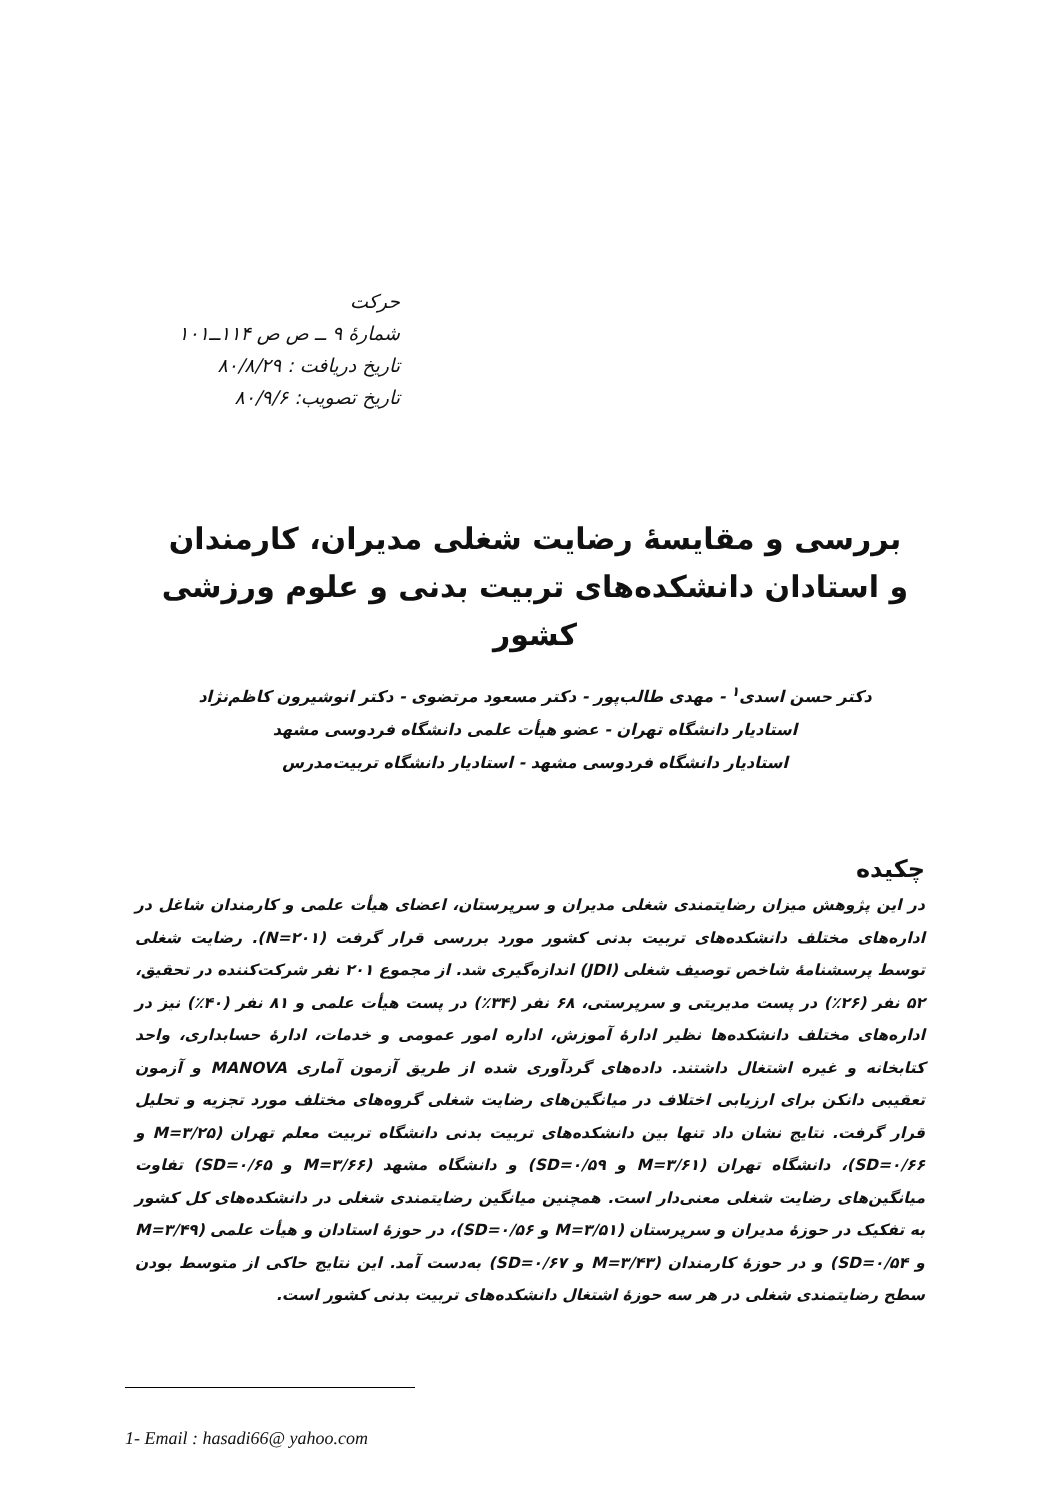حرکت
شمارهٔ ۹ ــ ص ص ۱۱۴ــ۱۰۱
تاریخ دریافت : ۸۰/۸/۲۹
تاریخ تصویب: ۸۰/۹/۶
بررسی و مقایسهٔ رضایت شغلی مدیران، کارمندان
و استادان دانشکده‌های تربیت بدنی و علوم ورزشی کشور
دکتر حسن اسدی<sup>۱</sup> - مهدی طالب‌پور - دکتر مسعود مرتضوی - دکتر انوشیرون کاظم‌نژاد
استادیار دانشگاه تهران - عضو هیأت علمی دانشگاه فردوسی مشهد
استادیار دانشگاه فردوسی مشهد - استادیار دانشگاه تربیت‌مدرس
چکیده
در این پژوهش میزان رضایتمندی شغلی مدیران و سرپرستان، اعضای هیأت علمی و کارمندان شاغل در اداره‌های مختلف دانشکده‌های تربیت بدنی کشور مورد بررسی قرار گرفت (N=۲۰۱). رضایت شغلی توسط پرسشنامهٔ شاخص توصیف شغلی (JDI) اندازه‌گیری شد. از مجموع ۲۰۱ نفر شرکت‌کننده در تحقیق، ۵۲ نفر (۲۶٪) در پست مدیریتی و سرپرستی، ۶۸ نفر (۳۴٪) در پست هیأت علمی و ۸۱ نفر (۴۰٪) نیز در اداره‌های مختلف دانشکده‌ها نظیر ادارهٔ آموزش، اداره امور عمومی و خدمات، ادارهٔ حسابداری، واحد کتابخانه و غیره اشتغال داشتند. داده‌های گردآوری شده از طریق آزمون آماری MANOVA و آزمون تعقیبی دانکن برای ارزیابی اختلاف در میانگین‌های رضایت شغلی گروه‌های مختلف مورد تجزیه و تحلیل قرار گرفت. نتایج نشان داد تنها بین دانشکده‌های تربیت بدنی دانشگاه تربیت معلم تهران (M=۳/۲۵ و SD=۰/۶۶)، دانشگاه تهران (M=۳/۶۱ و SD=۰/۵۹) و دانشگاه مشهد (M=۳/۶۶ و SD=۰/۶۵) تفاوت میانگین‌های رضایت شغلی معنی‌دار است. همچنین میانگین رضایتمندی شغلی در دانشکده‌های کل کشور به تفکیک در حوزهٔ مدیران و سرپرستان (M=۳/۵۱ و SD=۰/۵۶)، در حوزهٔ استادان و هیأت علمی (M=۳/۴۹ و SD=۰/۵۴) و در حوزهٔ کارمندان (M=۳/۴۳ و SD=۰/۶۷) به‌دست آمد. این نتایج حاکی از متوسط بودن سطح رضایتمندی شغلی در هر سه حوزهٔ اشتغال دانشکده‌های تربیت بدنی کشور است.
1- Email : hasadi66@ yahoo.com